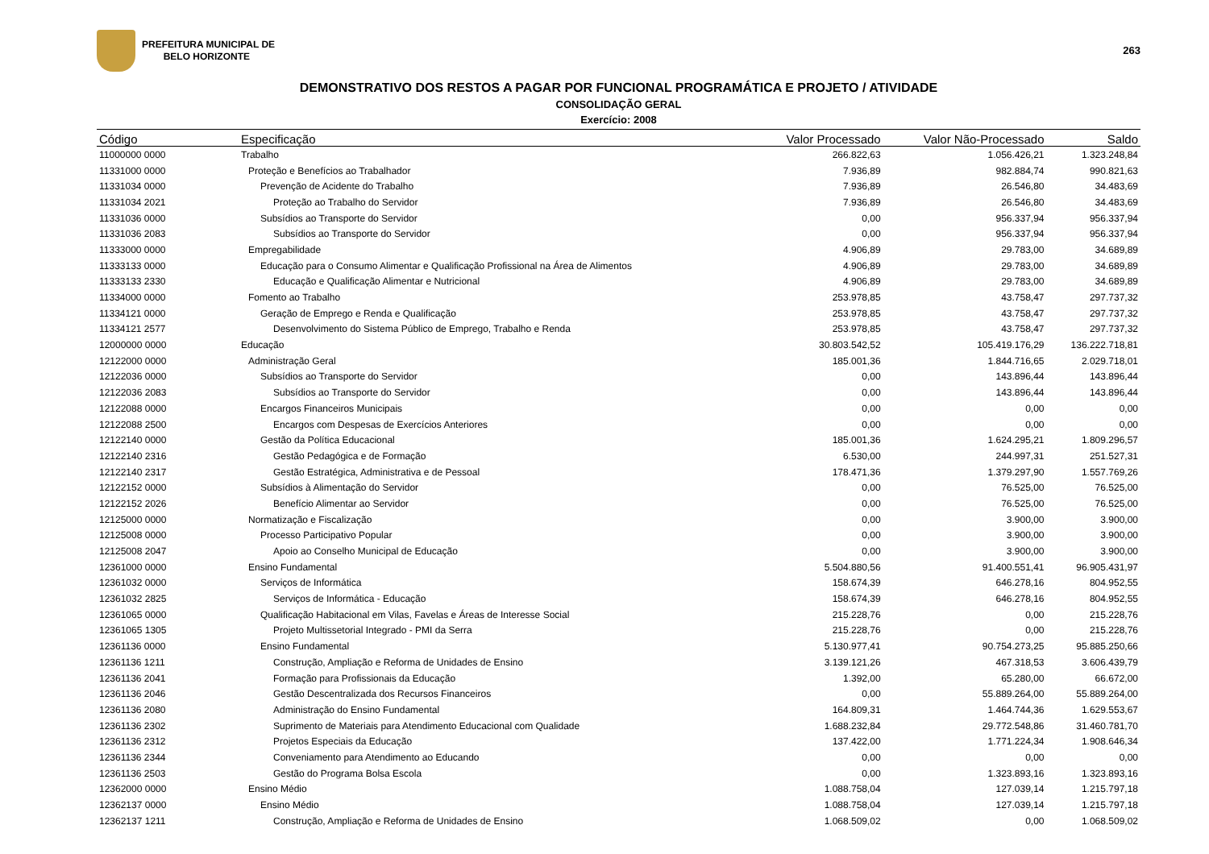PREFEITURA MUNICIPAL DE
BELO HORIZONTE
263
DEMONSTRATIVO DOS RESTOS A PAGAR POR FUNCIONAL PROGRAMÁTICA E PROJETO / ATIVIDADE
CONSOLIDAÇÃO GERAL
Exercício: 2008
| Código | Especificação | Valor Processado | Valor Não-Processado | Saldo |
| --- | --- | --- | --- | --- |
| 11000000 0000 | Trabalho | 266.822,63 | 1.056.426,21 | 1.323.248,84 |
| 11331000 0000 | Proteção e Benefícios ao Trabalhador | 7.936,89 | 982.884,74 | 990.821,63 |
| 11331034 0000 | Prevenção de Acidente do Trabalho | 7.936,89 | 26.546,80 | 34.483,69 |
| 11331034 2021 | Proteção ao Trabalho do Servidor | 7.936,89 | 26.546,80 | 34.483,69 |
| 11331036 0000 | Subsídios ao Transporte do Servidor | 0,00 | 956.337,94 | 956.337,94 |
| 11331036 2083 | Subsídios ao Transporte do Servidor | 0,00 | 956.337,94 | 956.337,94 |
| 11333000 0000 | Empregabilidade | 4.906,89 | 29.783,00 | 34.689,89 |
| 11333133 0000 | Educação para o Consumo Alimentar e Qualificação Profissional na Área de Alimentos | 4.906,89 | 29.783,00 | 34.689,89 |
| 11333133 2330 | Educação e Qualificação Alimentar e Nutricional | 4.906,89 | 29.783,00 | 34.689,89 |
| 11334000 0000 | Fomento ao Trabalho | 253.978,85 | 43.758,47 | 297.737,32 |
| 11334121 0000 | Geração de Emprego e Renda e Qualificação | 253.978,85 | 43.758,47 | 297.737,32 |
| 11334121 2577 | Desenvolvimento do Sistema Público de Emprego, Trabalho e Renda | 253.978,85 | 43.758,47 | 297.737,32 |
| 12000000 0000 | Educação | 30.803.542,52 | 105.419.176,29 | 136.222.718,81 |
| 12122000 0000 | Administração Geral | 185.001,36 | 1.844.716,65 | 2.029.718,01 |
| 12122036 0000 | Subsídios ao Transporte do Servidor | 0,00 | 143.896,44 | 143.896,44 |
| 12122036 2083 | Subsídios ao Transporte do Servidor | 0,00 | 143.896,44 | 143.896,44 |
| 12122088 0000 | Encargos Financeiros Municipais | 0,00 | 0,00 | 0,00 |
| 12122088 2500 | Encargos com Despesas de Exercícios Anteriores | 0,00 | 0,00 | 0,00 |
| 12122140 0000 | Gestão da Política Educacional | 185.001,36 | 1.624.295,21 | 1.809.296,57 |
| 12122140 2316 | Gestão Pedagógica e de Formação | 6.530,00 | 244.997,31 | 251.527,31 |
| 12122140 2317 | Gestão Estratégica, Administrativa e de Pessoal | 178.471,36 | 1.379.297,90 | 1.557.769,26 |
| 12122152 0000 | Subsídios à Alimentação do Servidor | 0,00 | 76.525,00 | 76.525,00 |
| 12122152 2026 | Benefício Alimentar ao Servidor | 0,00 | 76.525,00 | 76.525,00 |
| 12125000 0000 | Normatização e Fiscalização | 0,00 | 3.900,00 | 3.900,00 |
| 12125008 0000 | Processo Participativo Popular | 0,00 | 3.900,00 | 3.900,00 |
| 12125008 2047 | Apoio ao Conselho Municipal de Educação | 0,00 | 3.900,00 | 3.900,00 |
| 12361000 0000 | Ensino Fundamental | 5.504.880,56 | 91.400.551,41 | 96.905.431,97 |
| 12361032 0000 | Serviços de Informática | 158.674,39 | 646.278,16 | 804.952,55 |
| 12361032 2825 | Serviços de Informática - Educação | 158.674,39 | 646.278,16 | 804.952,55 |
| 12361065 0000 | Qualificação Habitacional em Vilas, Favelas e Áreas de Interesse Social | 215.228,76 | 0,00 | 215.228,76 |
| 12361065 1305 | Projeto Multissetorial Integrado - PMI da Serra | 215.228,76 | 0,00 | 215.228,76 |
| 12361136 0000 | Ensino Fundamental | 5.130.977,41 | 90.754.273,25 | 95.885.250,66 |
| 12361136 1211 | Construção, Ampliação e Reforma de Unidades de Ensino | 3.139.121,26 | 467.318,53 | 3.606.439,79 |
| 12361136 2041 | Formação para Profissionais da Educação | 1.392,00 | 65.280,00 | 66.672,00 |
| 12361136 2046 | Gestão Descentralizada dos Recursos Financeiros | 0,00 | 55.889.264,00 | 55.889.264,00 |
| 12361136 2080 | Administração do Ensino Fundamental | 164.809,31 | 1.464.744,36 | 1.629.553,67 |
| 12361136 2302 | Suprimento de Materiais para Atendimento Educacional com Qualidade | 1.688.232,84 | 29.772.548,86 | 31.460.781,70 |
| 12361136 2312 | Projetos Especiais da Educação | 137.422,00 | 1.771.224,34 | 1.908.646,34 |
| 12361136 2344 | Conveniamento para Atendimento ao Educando | 0,00 | 0,00 | 0,00 |
| 12361136 2503 | Gestão do Programa Bolsa Escola | 0,00 | 1.323.893,16 | 1.323.893,16 |
| 12362000 0000 | Ensino Médio | 1.088.758,04 | 127.039,14 | 1.215.797,18 |
| 12362137 0000 | Ensino Médio | 1.088.758,04 | 127.039,14 | 1.215.797,18 |
| 12362137 1211 | Construção, Ampliação e Reforma de Unidades de Ensino | 1.068.509,02 | 0,00 | 1.068.509,02 |